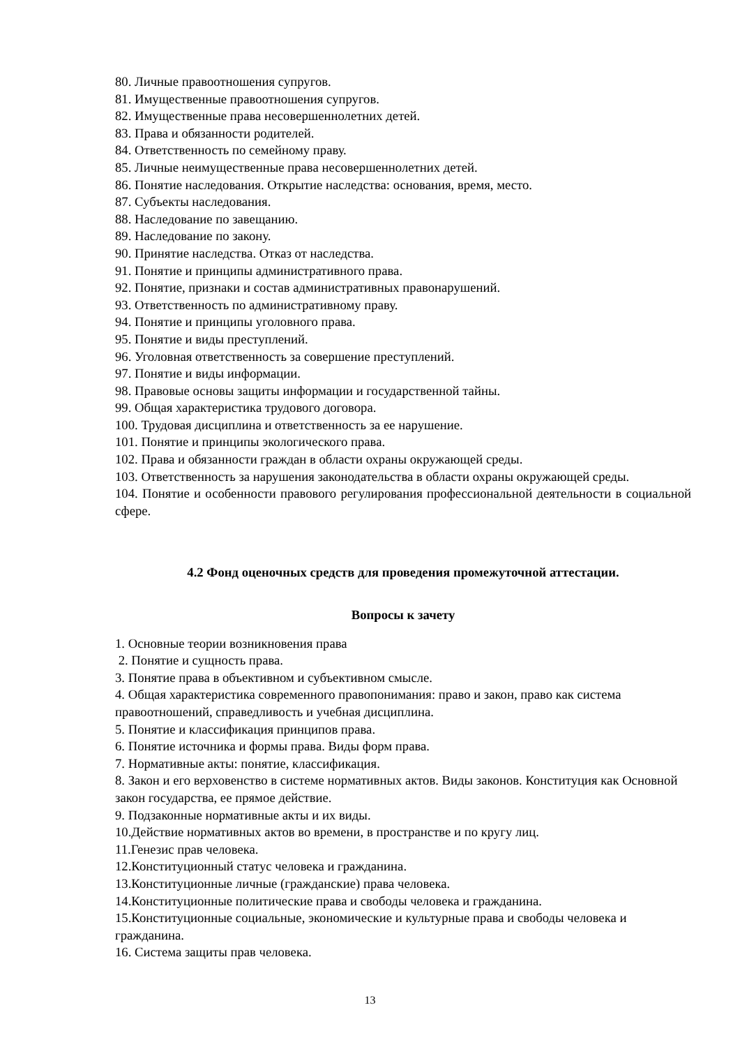80. Личные правоотношения супругов.
81. Имущественные правоотношения супругов.
82. Имущественные права несовершеннолетних детей.
83. Права и обязанности родителей.
84. Ответственность по семейному праву.
85. Личные неимущественные права несовершеннолетних детей.
86. Понятие наследования. Открытие наследства: основания, время, место.
87. Субъекты наследования.
88. Наследование по завещанию.
89. Наследование по закону.
90. Принятие наследства. Отказ от наследства.
91. Понятие и принципы административного права.
92. Понятие, признаки и состав административных правонарушений.
93. Ответственность по административному праву.
94. Понятие и принципы уголовного права.
95. Понятие и виды преступлений.
96. Уголовная ответственность за совершение преступлений.
97. Понятие и виды информации.
98. Правовые основы защиты информации и государственной тайны.
99. Общая характеристика трудового договора.
100. Трудовая дисциплина и ответственность за ее нарушение.
101. Понятие и принципы экологического права.
102. Права и обязанности граждан в области охраны окружающей среды.
103. Ответственность за нарушения законодательства в области охраны окружающей среды.
104. Понятие и особенности правового регулирования профессиональной деятельности в социальной сфере.
4.2 Фонд оценочных средств для проведения промежуточной аттестации.
Вопросы к зачету
1. Основные теории возникновения права
2. Понятие и сущность права.
3. Понятие права в объективном и субъективном смысле.
4. Общая характеристика современного правопонимания: право и закон, право как система правоотношений, справедливость и учебная дисциплина.
5. Понятие и классификация принципов права.
6. Понятие источника и формы права. Виды форм права.
7. Нормативные акты: понятие, классификация.
8. Закон и его верховенство в системе нормативных актов. Виды законов. Конституция как Основной закон государства, ее прямое действие.
9. Подзаконные нормативные акты и их виды.
10.Действие нормативных актов во времени, в пространстве и по кругу лиц.
11.Генезис прав человека.
12.Конституционный статус человека и гражданина.
13.Конституционные личные (гражданские) права человека.
14.Конституционные политические права и свободы человека и гражданина.
15.Конституционные социальные, экономические и культурные права и свободы человека и гражданина.
16. Система защиты прав человека.
13